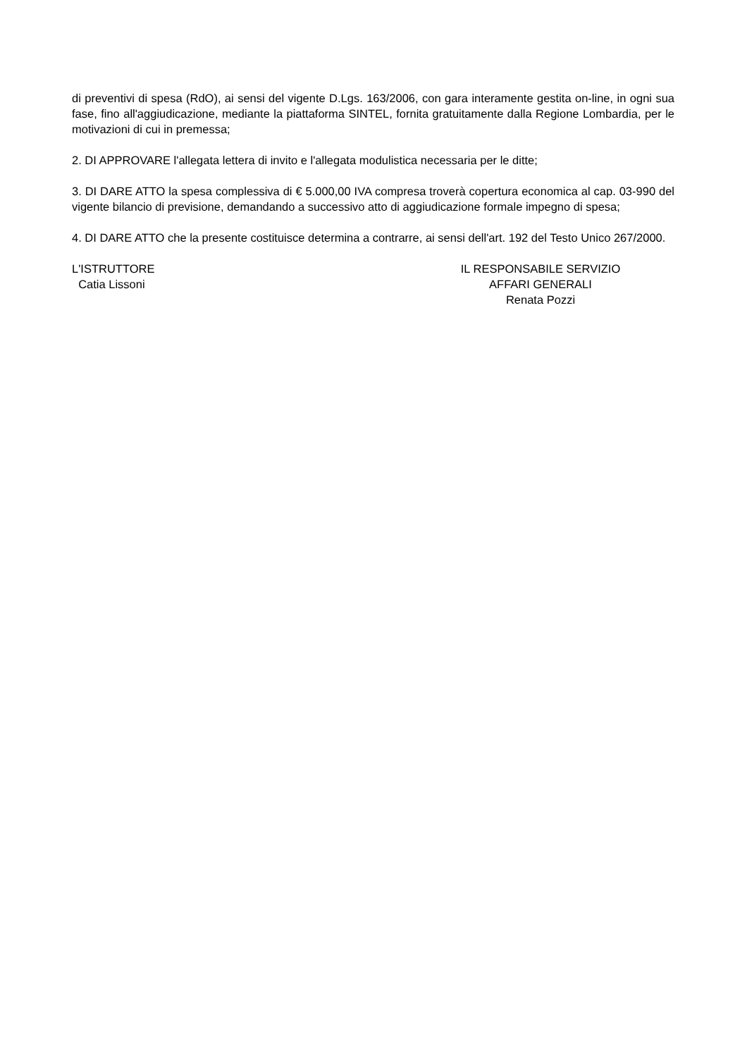di preventivi di spesa (RdO), ai sensi del vigente D.Lgs. 163/2006, con gara interamente gestita on-line, in ogni sua fase, fino all'aggiudicazione, mediante la piattaforma SINTEL, fornita gratuitamente dalla Regione Lombardia, per le motivazioni di cui in premessa;
2. DI APPROVARE l'allegata lettera di invito e l'allegata modulistica necessaria per le ditte;
3. DI DARE ATTO la spesa complessiva di € 5.000,00 IVA compresa troverà copertura economica al cap. 03-990 del vigente bilancio di previsione, demandando a successivo atto di aggiudicazione formale impegno di spesa;
4. DI DARE ATTO che la presente costituisce determina a contrarre, ai sensi dell'art. 192 del Testo Unico 267/2000.
L'ISTRUTTORE
Catia Lissoni
IL RESPONSABILE SERVIZIO
AFFARI GENERALI
Renata Pozzi